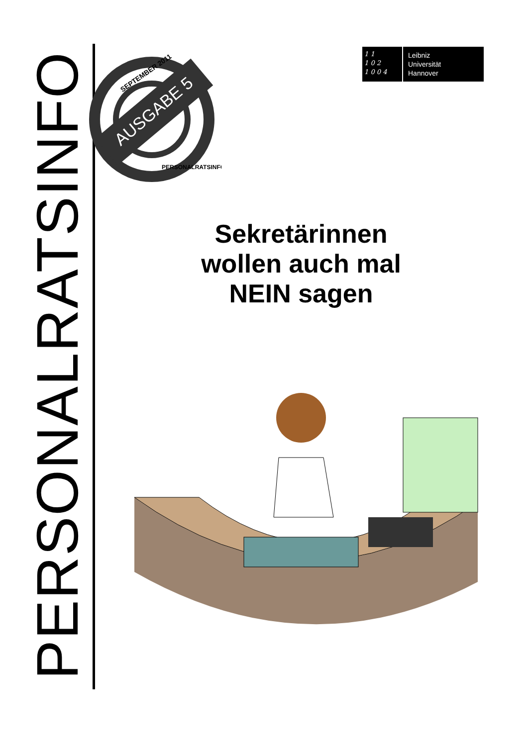PERSONALRATSINFO
AUSGABE 5
SEPTEMBER 2011
PERSONALRATSINFO
1 1
1 0 2
1 0 0 4
Leibniz
Universität
Hannover
Sekretärinnen wollen auch mal NEIN sagen